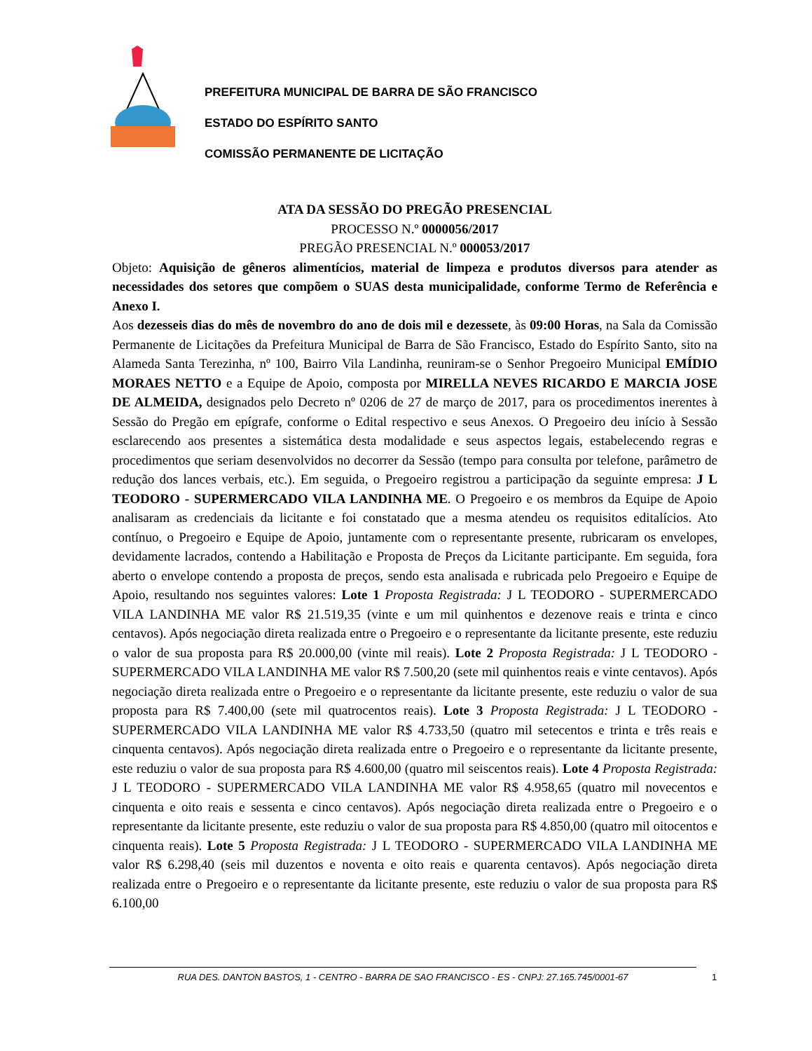PREFEITURA MUNICIPAL DE BARRA DE SÃO FRANCISCO
ESTADO DO ESPÍRITO SANTO
COMISSÃO PERMANENTE DE LICITAÇÃO
ATA DA SESSÃO DO PREGÃO PRESENCIAL
PROCESSO N.º 0000056/2017
PREGÃO PRESENCIAL N.º 000053/2017
Objeto: Aquisição de gêneros alimentícios, material de limpeza e produtos diversos para atender as necessidades dos setores que compõem o SUAS desta municipalidade, conforme Termo de Referência e Anexo I.
Aos dezesseis dias do mês de novembro do ano de dois mil e dezessete, às 09:00 Horas, na Sala da Comissão Permanente de Licitações da Prefeitura Municipal de Barra de São Francisco, Estado do Espírito Santo, sito na Alameda Santa Terezinha, nº 100, Bairro Vila Landinha, reuniram-se o Senhor Pregoeiro Municipal EMÍDIO MORAES NETTO e a Equipe de Apoio, composta por MIRELLA NEVES RICARDO E MARCIA JOSE DE ALMEIDA, designados pelo Decreto nº 0206 de 27 de março de 2017, para os procedimentos inerentes à Sessão do Pregão em epígrafe, conforme o Edital respectivo e seus Anexos. O Pregoeiro deu início à Sessão esclarecendo aos presentes a sistemática desta modalidade e seus aspectos legais, estabelecendo regras e procedimentos que seriam desenvolvidos no decorrer da Sessão (tempo para consulta por telefone, parâmetro de redução dos lances verbais, etc.). Em seguida, o Pregoeiro registrou a participação da seguinte empresa: J L TEODORO - SUPERMERCADO VILA LANDINHA ME. O Pregoeiro e os membros da Equipe de Apoio analisaram as credenciais da licitante e foi constatado que a mesma atendeu os requisitos editalícios. Ato contínuo, o Pregoeiro e Equipe de Apoio, juntamente com o representante presente, rubricaram os envelopes, devidamente lacrados, contendo a Habilitação e Proposta de Preços da Licitante participante. Em seguida, fora aberto o envelope contendo a proposta de preços, sendo esta analisada e rubricada pelo Pregoeiro e Equipe de Apoio, resultando nos seguintes valores: Lote 1 Proposta Registrada: J L TEODORO - SUPERMERCADO VILA LANDINHA ME valor R$ 21.519,35 (vinte e um mil quinhentos e dezenove reais e trinta e cinco centavos). Após negociação direta realizada entre o Pregoeiro e o representante da licitante presente, este reduziu o valor de sua proposta para R$ 20.000,00 (vinte mil reais). Lote 2 Proposta Registrada: J L TEODORO - SUPERMERCADO VILA LANDINHA ME valor R$ 7.500,20 (sete mil quinhentos reais e vinte centavos). Após negociação direta realizada entre o Pregoeiro e o representante da licitante presente, este reduziu o valor de sua proposta para R$ 7.400,00 (sete mil quatrocentos reais). Lote 3 Proposta Registrada: J L TEODORO - SUPERMERCADO VILA LANDINHA ME valor R$ 4.733,50 (quatro mil setecentos e trinta e três reais e cinquenta centavos). Após negociação direta realizada entre o Pregoeiro e o representante da licitante presente, este reduziu o valor de sua proposta para R$ 4.600,00 (quatro mil seiscentos reais). Lote 4 Proposta Registrada: J L TEODORO - SUPERMERCADO VILA LANDINHA ME valor R$ 4.958,65 (quatro mil novecentos e cinquenta e oito reais e sessenta e cinco centavos). Após negociação direta realizada entre o Pregoeiro e o representante da licitante presente, este reduziu o valor de sua proposta para R$ 4.850,00 (quatro mil oitocentos e cinquenta reais). Lote 5 Proposta Registrada: J L TEODORO - SUPERMERCADO VILA LANDINHA ME valor R$ 6.298,40 (seis mil duzentos e noventa e oito reais e quarenta centavos). Após negociação direta realizada entre o Pregoeiro e o representante da licitante presente, este reduziu o valor de sua proposta para R$ 6.100,00
RUA DES. DANTON BASTOS, 1 - CENTRO - BARRA DE SAO FRANCISCO - ES - CNPJ: 27.165.745/0001-67 1